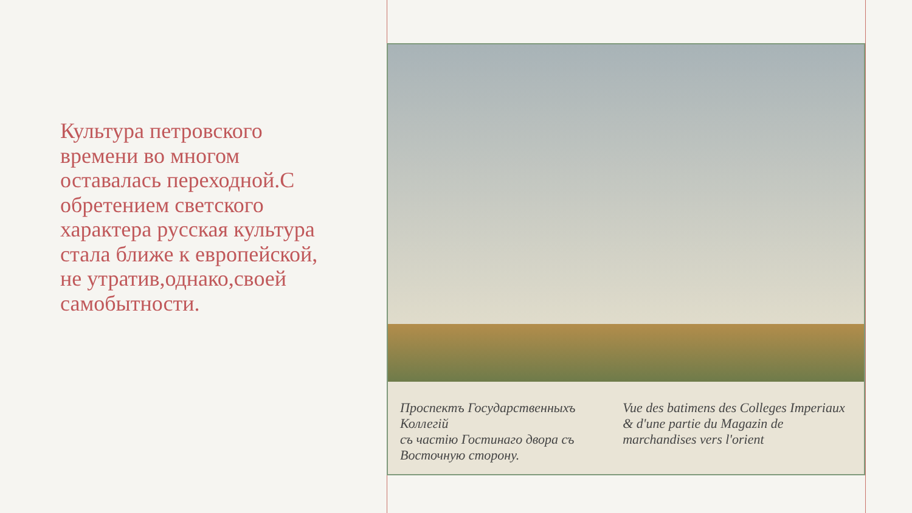Культура петровского времени во многом оставалась переходной.С обретением светского характера русская культура стала ближе к европейской, не утратив,однако,своей самобытности.
Проспектъ Государственныхъ Коллегiй
съ частiю Гостинаго двора съ Восточную сторону. Vue des batimens des Colleges Imperiaux
& d'une partie du Magazin de marchandises vers l'orient